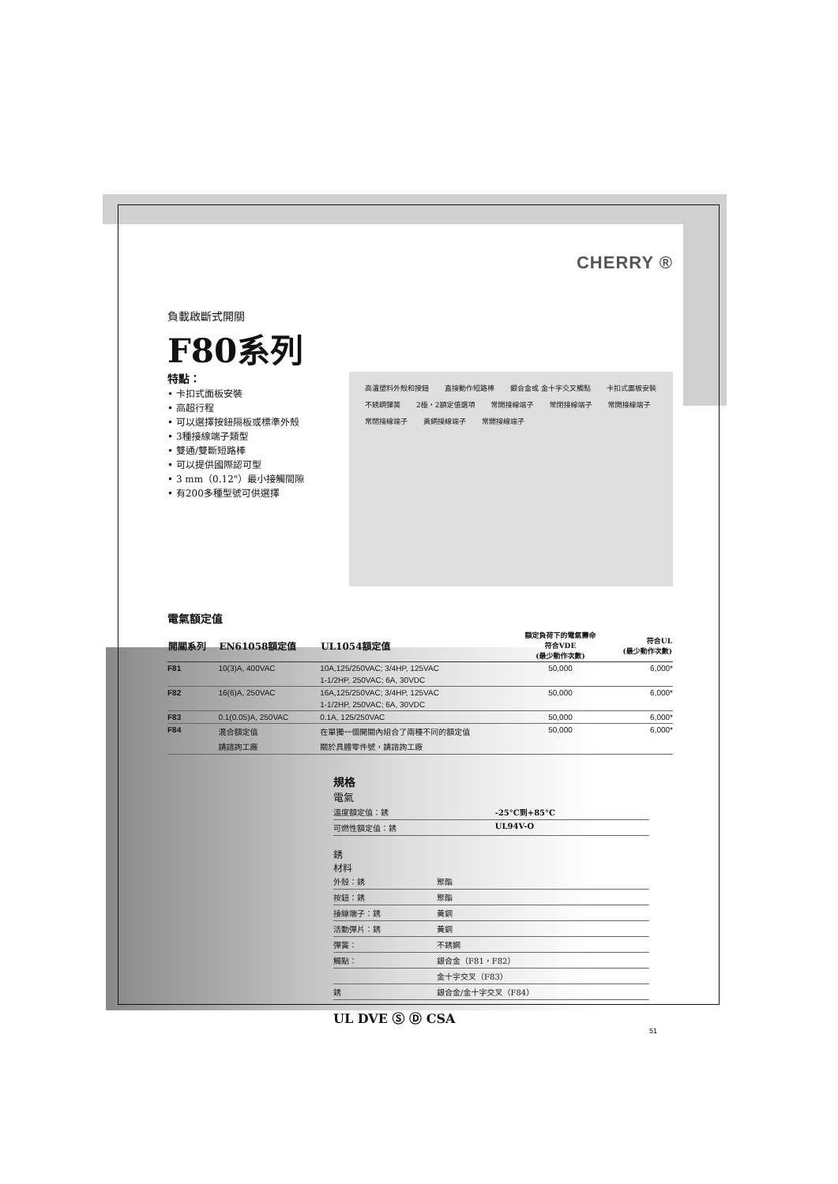CHERRY ®
負載啟斷式開關
F80系列
特點：
• 卡扣式面板安裝
• 高超行程
• 可以選擇按鈕隔板或標準外殼
• 3種接線端子類型
• 雙通/雙斷短路棒
• 可以提供國際認可型
• 3 mm（0.12"）最小接觸間隙
• 有200多種型號可供選擇
高溫塑料外殼和按鈕 直接動作短路棒 銀合金或 金十字交叉觸點 卡扣式面板安裝 不銹鋼彈簧 2極，2額定值選項 常開接線端子 常閉接線端子 常開接線端子 常閉接線端子 黃銅接線端子 常開接線端子
電氣額定值
| 開關系列 | EN61058額定值 | UL1054額定值 | 額定負荷下的電氣壽命 符合VDE (最少動作次數) | 符合UL (最少動作次數) |
| --- | --- | --- | --- | --- |
| F81 | 10(3)A, 400VAC | 10A,125/250VAC; 3/4HP, 125VAC | 50,000 | 6,000* |
| | | 1-1/2HP, 250VAC; 6A, 30VDC | | |
| F82 | 16(6)A, 250VAC | 16A,125/250VAC; 3/4HP, 125VAC | 50,000 | 6,000* |
| | | 1-1/2HP, 250VAC; 6A, 30VDC | | |
| F83 | 0.1(0.05)A, 250VAC | 0.1A, 125/250VAC | 50,000 | 6,000* |
| F84 | 混合額定值 | 在單獨一個開關內組合了兩種不同的額定值 | 50,000 | 6,000* |
| | 請諮詢工廠 | 關於具體零件號，請諮詢工廠 | | |
規格
電氣
| 溫度額定值：銹 | -25°C到+85°C |
| 可燃性額定值：銹 | UL94V-O |
銹
材料
| 外殼：銹 | 聚酯 |
| 按鈕：銹 | 聚酯 |
| 接線端子：銹 | 黃銅 |
| 活動彈片：銹 | 黃銅 |
| 彈簧： | 不銹鋼 |
| 觸點： | 銀合金（F81，F82） |
| | 金十字交叉（F83） |
| 銹 | 銀合金/金十字交叉（F84） |
UL DVE Ⓢ Ⓓ CSA
51